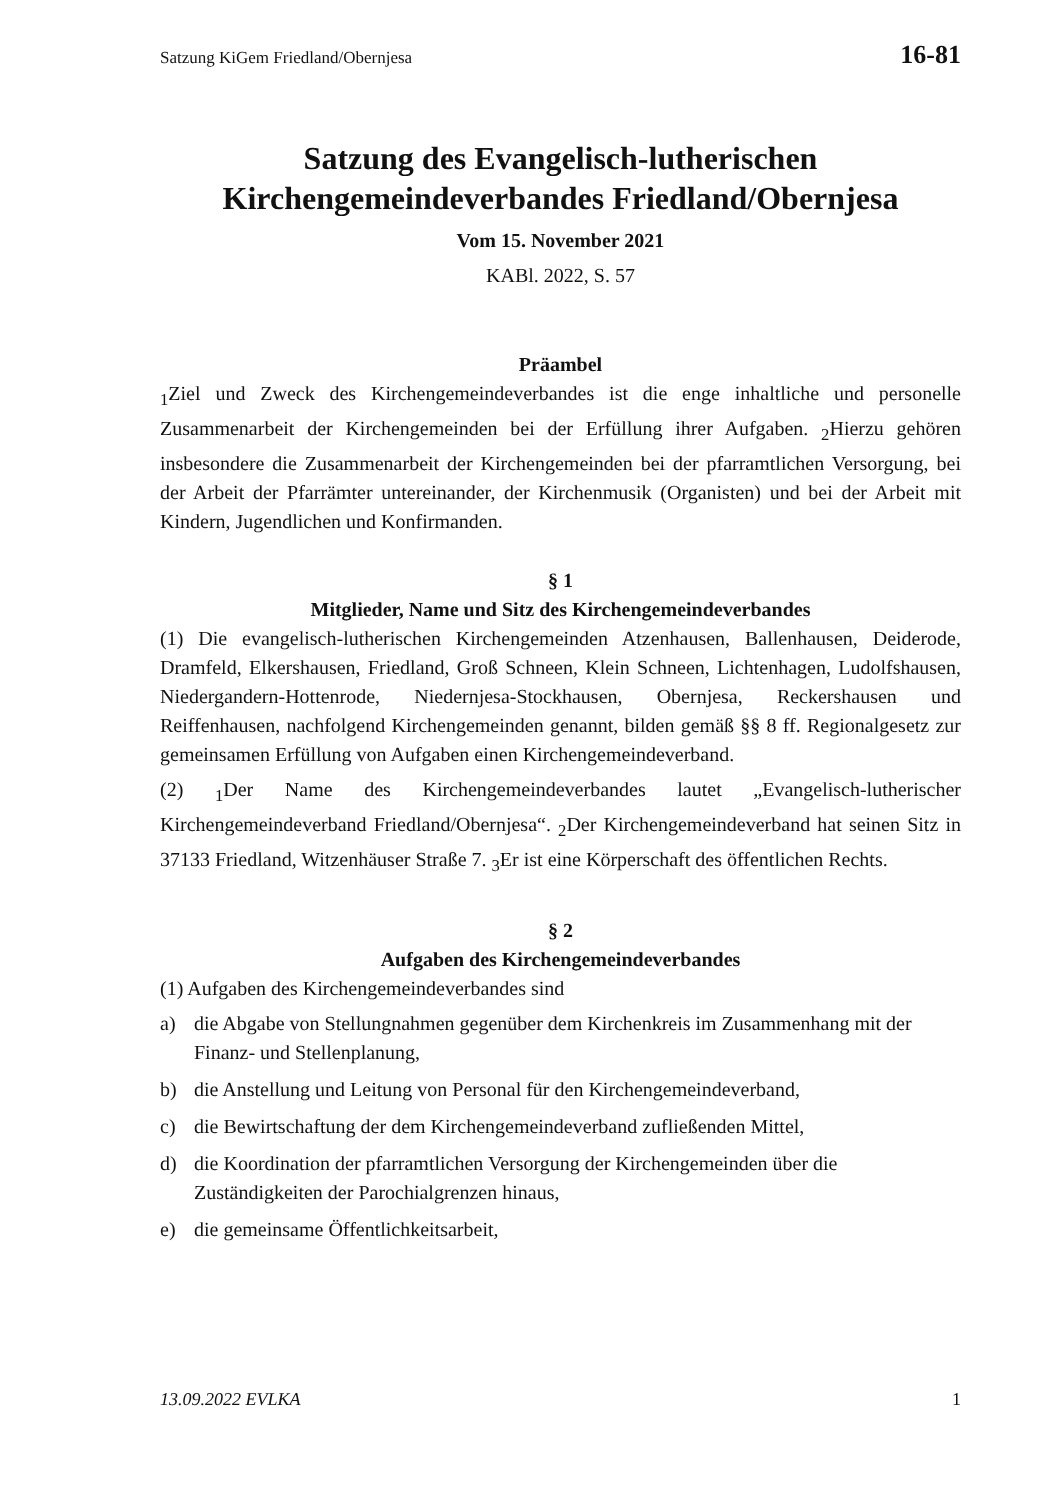Satzung KiGem Friedland/Obernjesa 16-81
Satzung des Evangelisch-lutherischen
Kirchengemeindeverbandes Friedland/Obernjesa
Vom 15. November 2021
KABl. 2022, S. 57
Präambel
<sub>1</sub>Ziel und Zweck des Kirchengemeindeverbandes ist die enge inhaltliche und personelle Zusammenarbeit der Kirchengemeinden bei der Erfüllung ihrer Aufgaben. <sub>2</sub>Hierzu gehören insbesondere die Zusammenarbeit der Kirchengemeinden bei der pfarramtlichen Versorgung, bei der Arbeit der Pfarrämter untereinander, der Kirchenmusik (Organisten) und bei der Arbeit mit Kindern, Jugendlichen und Konfirmanden.
§ 1
Mitglieder, Name und Sitz des Kirchengemeindeverbandes
(1) Die evangelisch-lutherischen Kirchengemeinden Atzenhausen, Ballenhausen, Deiderode, Dramfeld, Elkershausen, Friedland, Groß Schneen, Klein Schneen, Lichtenhagen, Ludolfshausen, Niedergandern-Hottenrode, Niedernjesa-Stockhausen, Obernjesa, Reckershausen und Reiffenhausen, nachfolgend Kirchengemeinden genannt, bilden gemäß §§ 8 ff. Regionalgesetz zur gemeinsamen Erfüllung von Aufgaben einen Kirchengemeindeverband.
(2) <sub>1</sub>Der Name des Kirchengemeindeverbandes lautet „Evangelisch-lutherischer Kirchengemeindeverband Friedland/Obernjesa“. <sub>2</sub>Der Kirchengemeindeverband hat seinen Sitz in 37133 Friedland, Witzenhäuser Straße 7. <sub>3</sub>Er ist eine Körperschaft des öffentlichen Rechts.
§ 2
Aufgaben des Kirchengemeindeverbandes
(1) Aufgaben des Kirchengemeindeverbandes sind
a) die Abgabe von Stellungnahmen gegenüber dem Kirchenkreis im Zusammenhang mit der Finanz- und Stellenplanung,
b) die Anstellung und Leitung von Personal für den Kirchengemeindeverband,
c) die Bewirtschaftung der dem Kirchengemeindeverband zufließenden Mittel,
d) die Koordination der pfarramtlichen Versorgung der Kirchengemeinden über die Zuständigkeiten der Parochialgrenzen hinaus,
e) die gemeinsame Öffentlichkeitsarbeit,
13.09.2022 EVLKA 1